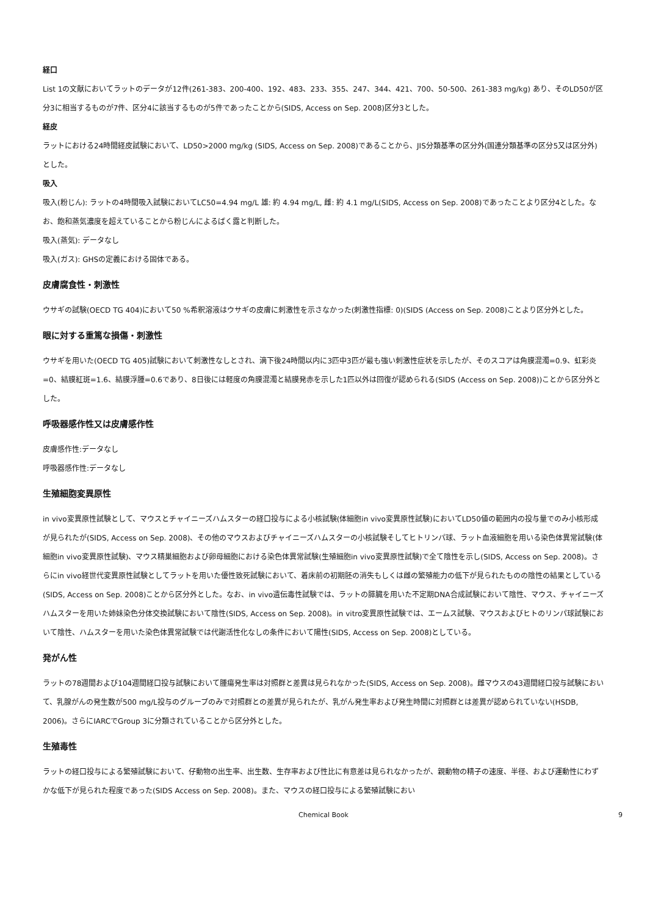経口
List 1の文献においてラットのデータが12件(261-383、200-400、192、483、233、355、247、344、421、700、50-500、261-383 mg/kg) あり、そのLD50が区分3に相当するものが7件、区分4に該当するものが5件であったことから(SIDS, Access on Sep. 2008)区分3とした。
経皮
ラットにおける24時間経皮試験において、LD50>2000 mg/kg (SIDS, Access on Sep. 2008)であることから、JIS分類基準の区分外(国連分類基準の区分5又は区分外)とした。
吸入
吸入(粉じん): ラットの4時間吸入試験においてLC50=4.94 mg/L 雄: 約 4.94 mg/L, 雌: 約 4.1 mg/L(SIDS, Access on Sep. 2008)であったことより区分4とした。なお、飽和蒸気濃度を超えていることから粉じんによるばく露と判断した。
吸入(蒸気): データなし
吸入(ガス): GHSの定義における固体である。
皮膚腐食性・刺激性
ウサギの試験(OECD TG 404)において50 %希釈溶液はウサギの皮膚に刺激性を示さなかった(刺激性指標: 0)(SIDS (Access on Sep. 2008)ことより区分外とした。
眼に対する重篤な損傷・刺激性
ウサギを用いた(OECD TG 405)試験において刺激性なしとされ、滴下後24時間以内に3匹中3匹が最も強い刺激性症状を示したが、そのスコアは角膜混濁=0.9、虹彩炎=0、結膜紅斑=1.6、結膜浮腫=0.6であり、8日後には軽度の角膜混濁と結膜発赤を示した1匹以外は回復が認められる(SIDS (Access on Sep. 2008))ことから区分外とした。
呼吸器感作性又は皮膚感作性
皮膚感作性:データなし
呼吸器感作性:データなし
生殖細胞変異原性
in vivo変異原性試験として、マウスとチャイニーズハムスターの経口投与による小核試験(体細胞in vivo変異原性試験)においてLD50値の範囲内の投与量でのみ小核形成が見られたが(SIDS, Access on Sep. 2008)、その他のマウスおよびチャイニーズハムスターの小核試験そしてヒトリンパ球、ラット血液細胞を用いる染色体異常試験(体細胞in vivo変異原性試験)、マウス精巣細胞および卵母細胞における染色体異常試験(生殖細胞in vivo変異原性試験)で全て陰性を示し(SIDS, Access on Sep. 2008)。さらにin vivo経世代変異原性試験としてラットを用いた優性致死試験において、着床前の初期胚の消失もしくは雌の繁殖能力の低下が見られたものの陰性の結果としている(SIDS, Access on Sep. 2008)ことから区分外とした。なお、in vivo遺伝毒性試験では、ラットの膵臓を用いた不定期DNA合成試験において陰性、マウス、チャイニーズハムスターを用いた姉妹染色分体交換試験において陰性(SIDS, Access on Sep. 2008)。in vitro変異原性試験では、エームス試験、マウスおよびヒトのリンパ球試験において陰性、ハムスターを用いた染色体異常試験では代謝活性化なしの条件において陽性(SIDS, Access on Sep. 2008)としている。
発がん性
ラットの78週間および104週間経口投与試験において腫瘍発生率は対照群と差異は見られなかった(SIDS, Access on Sep. 2008)。雌マウスの43週間経口投与試験において、乳腺がんの発生数が500 mg/L投与のグループのみで対照群との差異が見られたが、乳がん発生率および発生時間に対照群とは差異が認められていない(HSDB, 2006)。さらにIARCでGroup 3に分類されていることから区分外とした。
生殖毒性
ラットの経口投与による繁殖試験において、仔動物の出生率、出生数、生存率および性比に有意差は見られなかったが、親動物の精子の速度、半径、および運動性にわずかな低下が見られた程度であった(SIDS Access on Sep. 2008)。また、マウスの経口投与による繁殖試験におい
Chemical Book 9